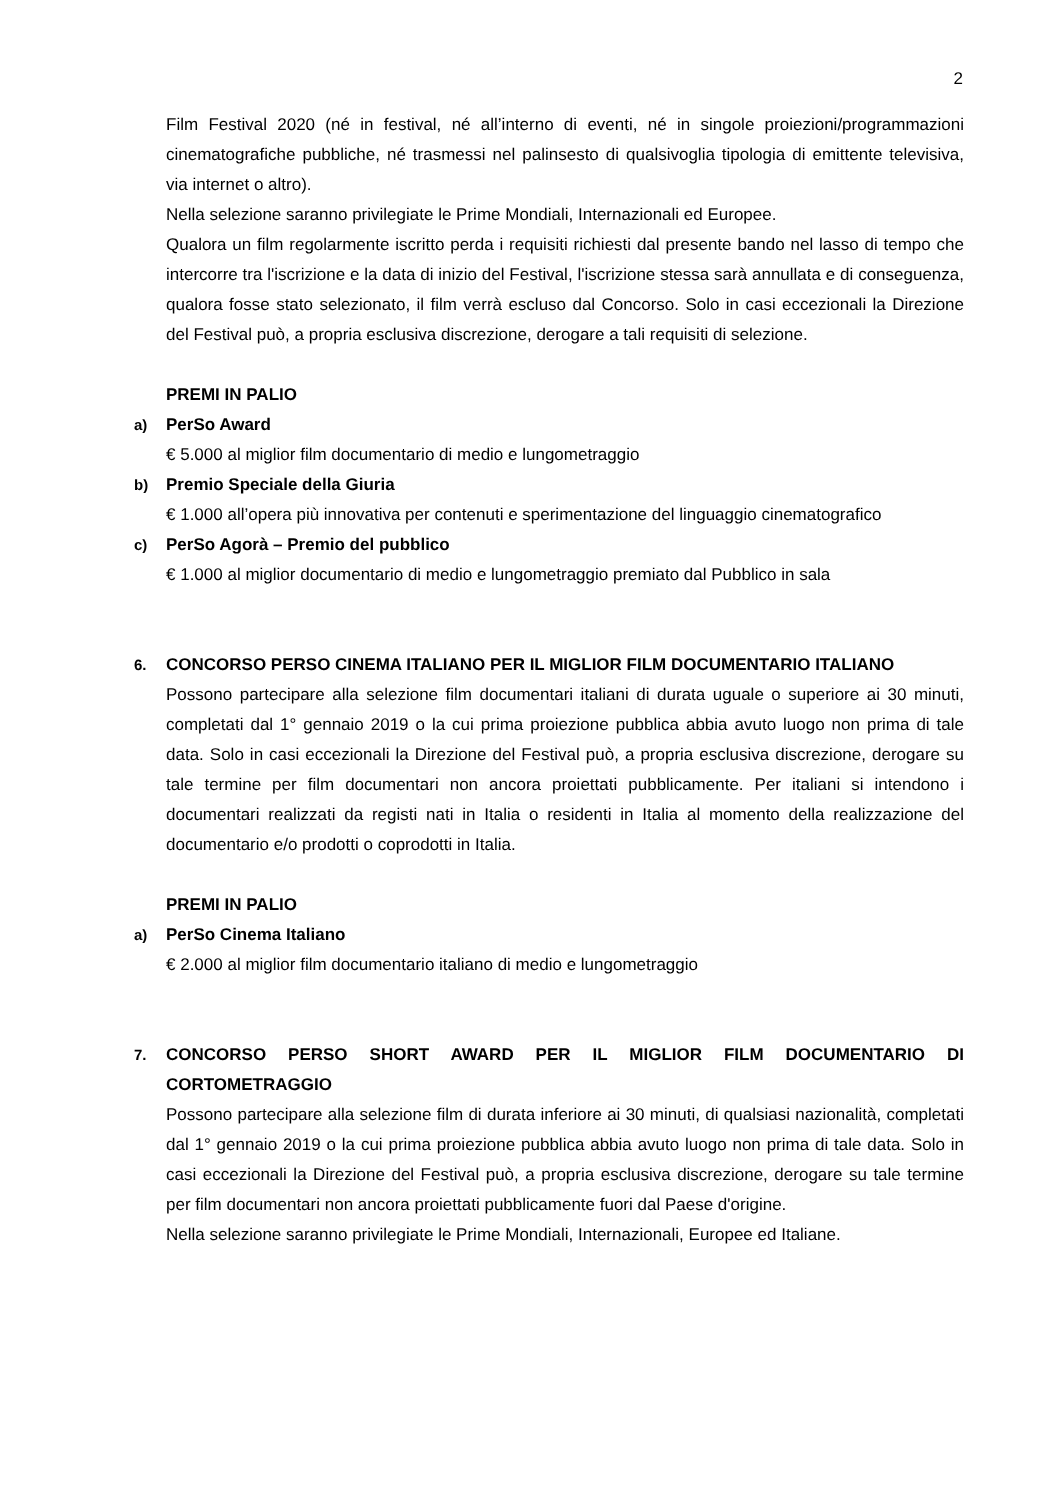2
Film Festival 2020 (né in festival, né all’interno di eventi, né in singole proiezioni/programmazioni cinematografiche pubbliche, né trasmessi nel palinsesto di qualsivoglia tipologia di emittente televisiva, via internet o altro).
Nella selezione saranno privilegiate le Prime Mondiali, Internazionali ed Europee.
Qualora un film regolarmente iscritto perda i requisiti richiesti dal presente bando nel lasso di tempo che intercorre tra l'iscrizione e la data di inizio del Festival, l'iscrizione stessa sarà annullata e di conseguenza, qualora fosse stato selezionato, il film verrà escluso dal Concorso. Solo in casi eccezionali la Direzione del Festival può, a propria esclusiva discrezione, derogare a tali requisiti di selezione.
PREMI IN PALIO
a) PerSo Award
€ 5.000 al miglior film documentario di medio e lungometraggio
b) Premio Speciale della Giuria
€ 1.000 all’opera più innovativa per contenuti e sperimentazione del linguaggio cinematografico
c) PerSo Agorà – Premio del pubblico
€ 1.000 al miglior documentario di medio e lungometraggio premiato dal Pubblico in sala
6. CONCORSO PERSO CINEMA ITALIANO PER IL MIGLIOR FILM DOCUMENTARIO ITALIANO
Possono partecipare alla selezione film documentari italiani di durata uguale o superiore ai 30 minuti, completati dal 1° gennaio 2019 o la cui prima proiezione pubblica abbia avuto luogo non prima di tale data. Solo in casi eccezionali la Direzione del Festival può, a propria esclusiva discrezione, derogare su tale termine per film documentari non ancora proiettati pubblicamente. Per italiani si intendono i documentari realizzati da registi nati in Italia o residenti in Italia al momento della realizzazione del documentario e/o prodotti o coprodotti in Italia.
PREMI IN PALIO
a) PerSo Cinema Italiano
€ 2.000 al miglior film documentario italiano di medio e lungometraggio
7. CONCORSO PERSO SHORT AWARD PER IL MIGLIOR FILM DOCUMENTARIO DI CORTOMETRAGGIO
Possono partecipare alla selezione film di durata inferiore ai 30 minuti, di qualsiasi nazionalità, completati dal 1° gennaio 2019 o la cui prima proiezione pubblica abbia avuto luogo non prima di tale data. Solo in casi eccezionali la Direzione del Festival può, a propria esclusiva discrezione, derogare su tale termine per film documentari non ancora proiettati pubblicamente fuori dal Paese d'origine.
Nella selezione saranno privilegiate le Prime Mondiali, Internazionali, Europee ed Italiane.